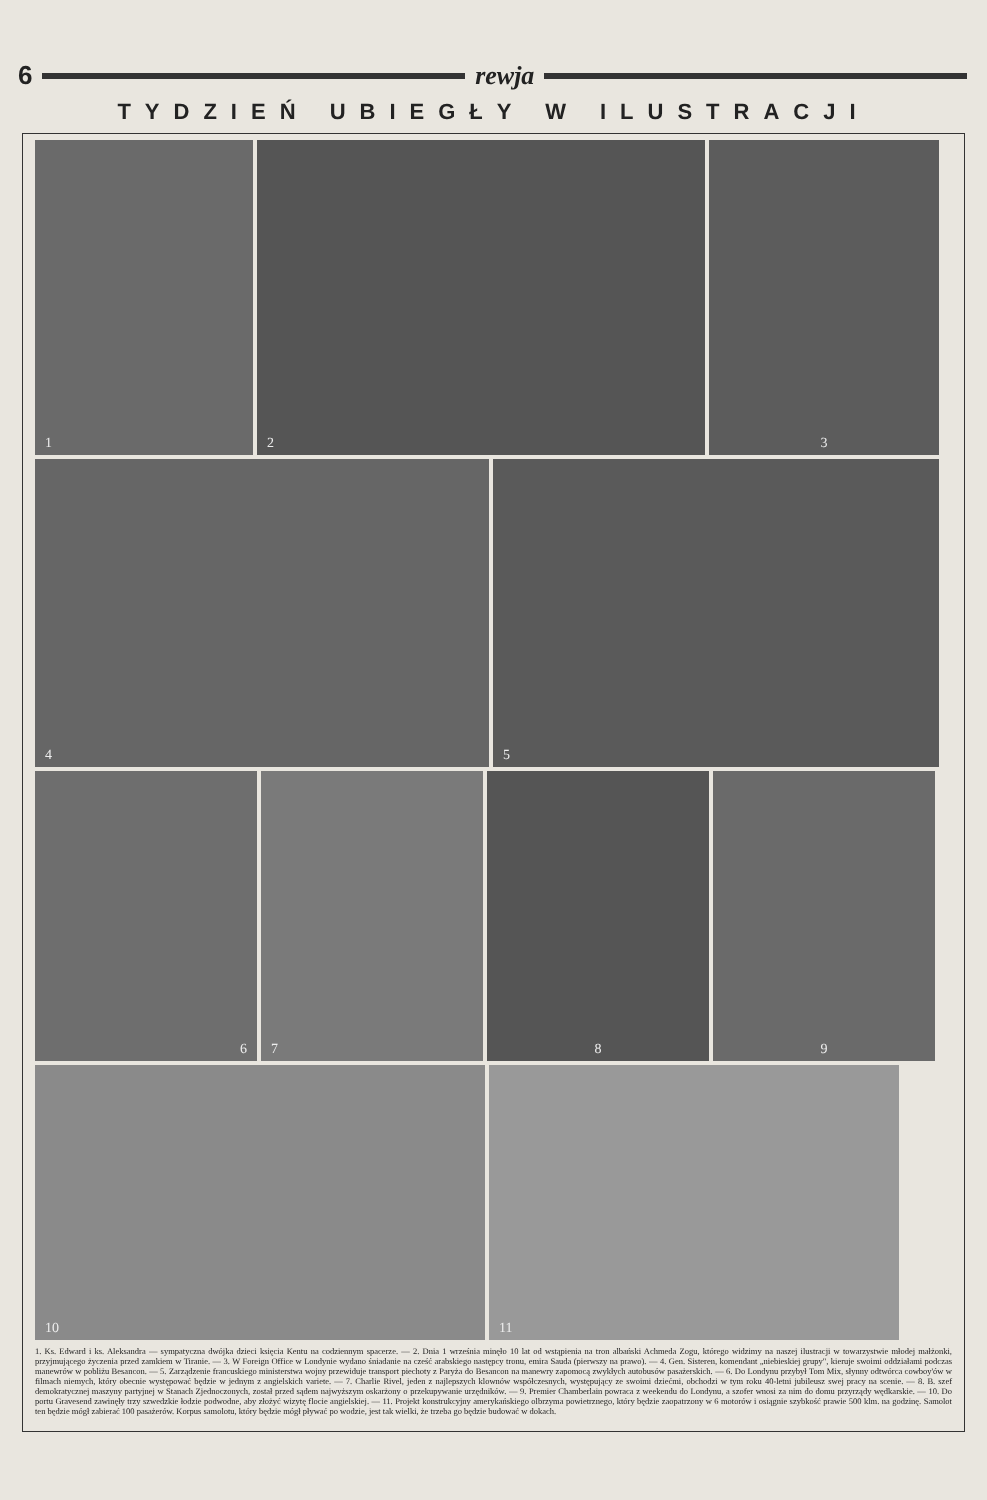6 rewja
TYDZIEŃ UBIEGŁY W ILUSTRACJI
1 2 3
4 5
6 7 8 9
10 11
1. Ks. Edward i ks. Aleksandra — sympatyczna dwójka dzieci księcia Kentu na codziennym spacerze. — 2. Dnia 1 września minęło 10 lat od wstąpienia na tron albański Achmeda Zogu, którego widzimy na naszej ilustracji w towarzystwie młodej małżonki, przyjmującego życzenia przed zamkiem w Tiranie. — 3. W Foreign Office w Londynie wydano śniadanie na cześć arabskiego następcy tronu, emira Sauda (pierwszy na prawo). — 4. Gen. Sisteren, komendant „niebieskiej grupy", kieruje swoimi oddziałami podczas manewrów w pobliżu Besancon. — 5. Zarządzenie francuskiego ministerstwa wojny przewiduje transport piechoty z Paryża do Besancon na manewry zapomocą zwykłych autobusów pasażerskich. — 6. Do Londynu przybył Tom Mix, słynny odtwórca cowboy'ów w filmach niemych, który obecnie występować będzie w jednym z angielskich variete. — 7. Charlie Rivel, jeden z najlepszych klownów współczesnych, występujący ze swoimi dziećmi, obchodzi w tym roku 40-letni jubileusz swej pracy na scenie. — 8. B. szef demokratycznej maszyny partyjnej w Stanach Zjednoczonych, został przed sądem najwyższym oskarżony o przekupywanie urzędników. — 9. Premier Chamberlain powraca z weekendu do Londynu, a szofer wnosi za nim do domu przyrządy wędkarskie. — 10. Do portu Gravesend zawinęły trzy szwedzkie łodzie podwodne, aby złożyć wizytę flocie angielskiej. — 11. Projekt konstrukcyjny amerykańskiego olbrzyma powietrznego, który będzie zaopatrzony w 6 motorów i osiągnie szybkość prawie 500 klm. na godzinę. Samolot ten będzie mógł zabierać 100 pasażerów. Korpus samolotu, który będzie mógł pływać po wodzie, jest tak wielki, że trzeba go będzie budować w dokach.